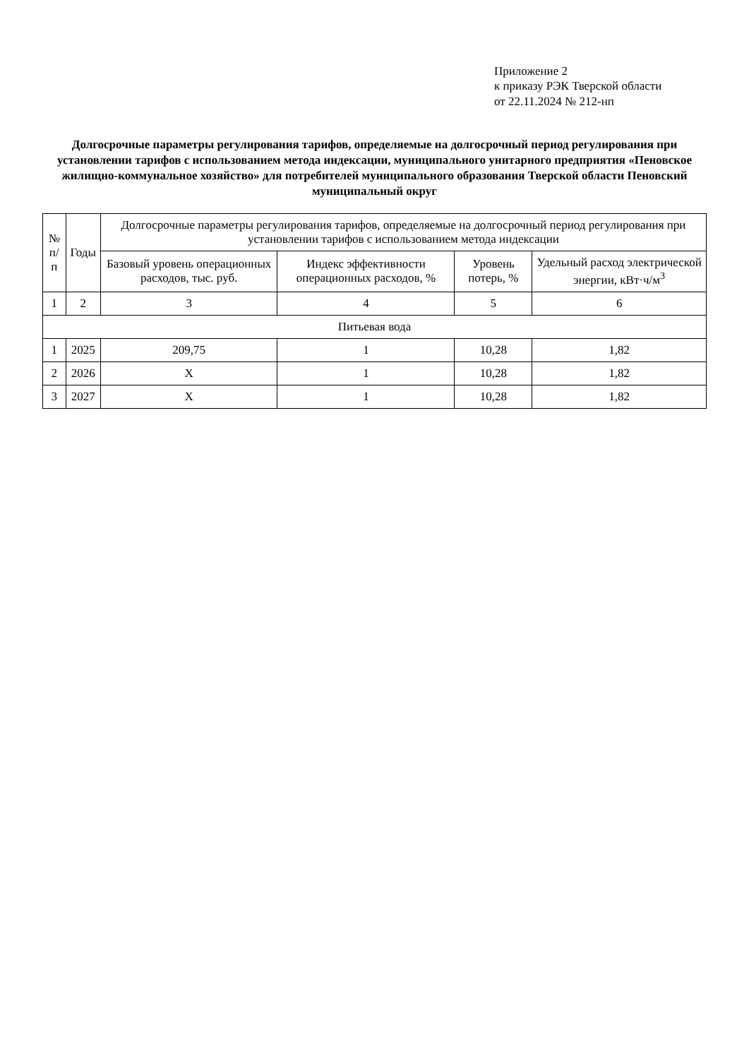Приложение 2
к приказу РЭК Тверской области
от 22.11.2024 № 212-нп
Долгосрочные параметры регулирования тарифов, определяемые на долгосрочный период регулирования при установлении тарифов с использованием метода индексации, муниципального унитарного предприятия «Пеновское жилищно-коммунальное хозяйство» для потребителей муниципального образования Тверской области Пеновский муниципальный округ
| № п/п | Годы | Долгосрочные параметры регулирования тарифов, определяемые на долгосрочный период регулирования при установлении тарифов с использованием метода индексации | | | |
| --- | --- | --- | --- | --- | --- |
| | | Базовый уровень операционных расходов, тыс. руб. | Индекс эффективности операционных расходов, % | Уровень потерь, % | Удельный расход электрической энергии, кВт·ч/м<sup>3</sup> |
| 1 | 2 | 3 | 4 | 5 | 6 |
| Питьевая вода | | | | | |
| 1 | 2025 | 209,75 | 1 | 10,28 | 1,82 |
| 2 | 2026 | X | 1 | 10,28 | 1,82 |
| 3 | 2027 | X | 1 | 10,28 | 1,82 |